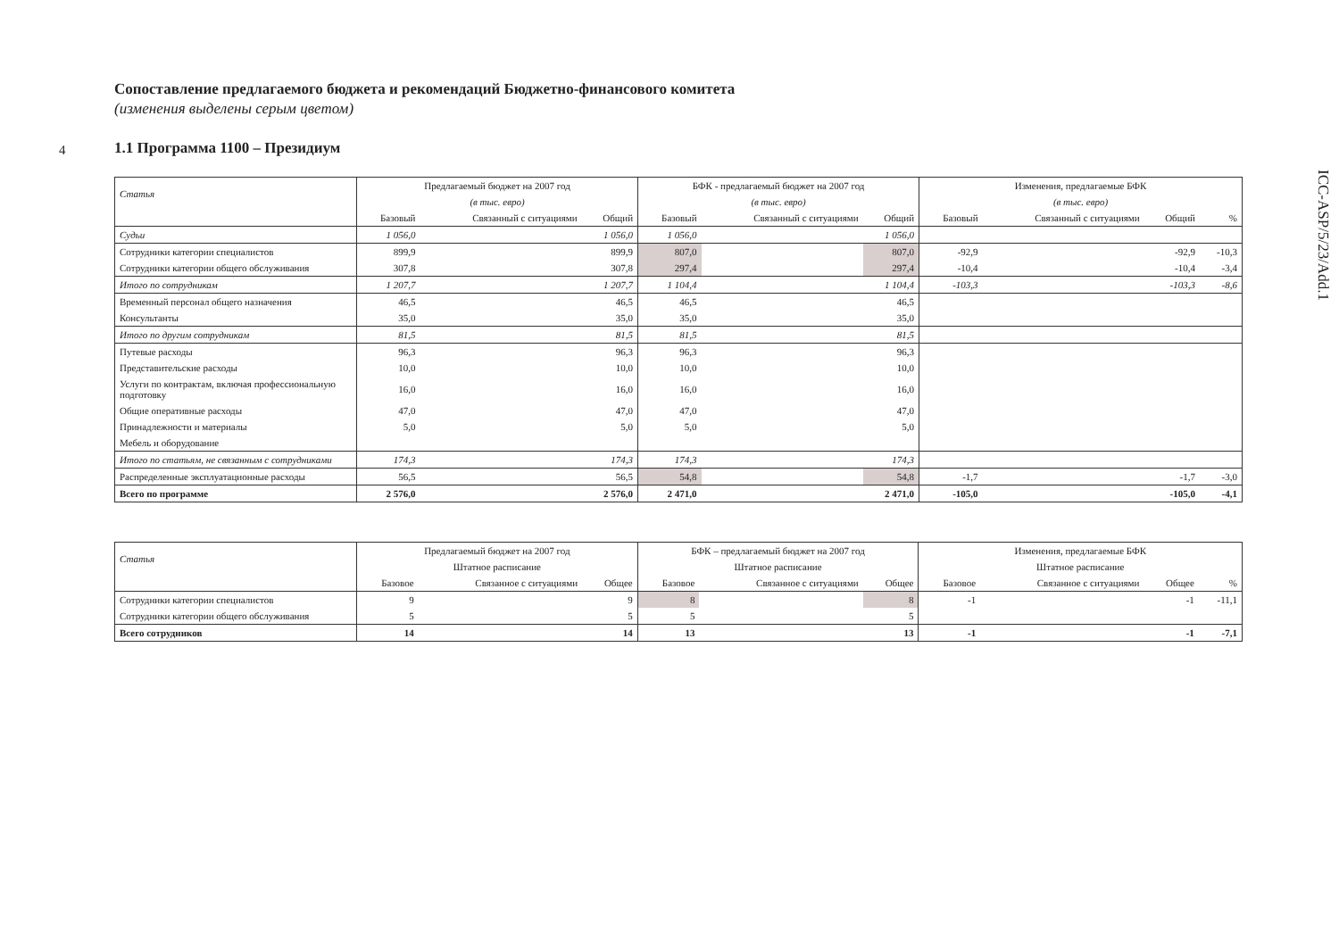4
ICC-ASP/5/23/Add.1
Сопоставление предлагаемого бюджета и рекомендаций Бюджетно-финансового комитета
(изменения выделены серым цветом)
1.1 Программа 1100 – Президиум
| Статья | Предлагаемый бюджет на 2007 год | | | БФК - предлагаемый бюджет на 2007 год | | | Изменения, предлагаемые БФК | | | |
| --- | --- | --- | --- | --- | --- | --- | --- | --- | --- | --- |
| | (в тыс. евро) | | | (в тыс. евро) | | | (в тыс. евро) | | | |
| | Базовый | Связанный с ситуациями | Общий | Базовый | Связанный с ситуациями | Общий | Базовый | Связанный с ситуациями | Общий | % |
| Судьи | 1 056,0 | | 1 056,0 | 1 056,0 | | 1 056,0 | | | | |
| Сотрудники категории специалистов | 899,9 | | 899,9 | 807,0 | | 807,0 | -92,9 | | -92,9 | -10,3 |
| Сотрудники категории общего обслуживания | 307,8 | | 307,8 | 297,4 | | 297,4 | -10,4 | | -10,4 | -3,4 |
| Итого по сотрудникам | 1 207,7 | | 1 207,7 | 1 104,4 | | 1 104,4 | -103,3 | | -103,3 | -8,6 |
| Временный персонал общего назначения | 46,5 | | 46,5 | 46,5 | | 46,5 | | | | |
| Консультанты | 35,0 | | 35,0 | 35,0 | | 35,0 | | | | |
| Итого по другим сотрудникам | 81,5 | | 81,5 | 81,5 | | 81,5 | | | | |
| Путевые расходы | 96,3 | | 96,3 | 96,3 | | 96,3 | | | | |
| Представительские расходы | 10,0 | | 10,0 | 10,0 | | 10,0 | | | | |
| Услуги по контрактам, включая профессиональную подготовку | 16,0 | | 16,0 | 16,0 | | 16,0 | | | | |
| Общие оперативные расходы | 47,0 | | 47,0 | 47,0 | | 47,0 | | | | |
| Принадлежности и материалы | 5,0 | | 5,0 | 5,0 | | 5,0 | | | | |
| Мебель и оборудование | | | | | | | | | | |
| Итого по статьям, не связанным с сотрудниками | 174,3 | | 174,3 | 174,3 | | 174,3 | | | | |
| Распределенные эксплуатационные расходы | 56,5 | | 56,5 | 54,8 | | 54,8 | -1,7 | | -1,7 | -3,0 |
| Всего по программе | 2 576,0 | | 2 576,0 | 2 471,0 | | 2 471,0 | -105,0 | | -105,0 | -4,1 |
| Статья | Предлагаемый бюджет на 2007 год | | | БФК – предлагаемый бюджет на 2007 год | | | Изменения, предлагаемые БФК | | | |
| --- | --- | --- | --- | --- | --- | --- | --- | --- | --- | --- |
| | Штатное расписание | | | Штатное расписание | | | Штатное расписание | | | |
| | Базовое | Связанное с ситуациями | Общее | Базовое | Связанное с ситуациями | Общее | Базовое | Связанное с ситуациями | Общее | % |
| Сотрудники категории специалистов | 9 | | 9 | 8 | | 8 | -1 | | -1 | -11,1 |
| Сотрудники категории общего обслуживания | 5 | | 5 | 5 | | 5 | | | | |
| Всего сотрудников | 14 | | 14 | 13 | | 13 | -1 | | -1 | -7,1 |